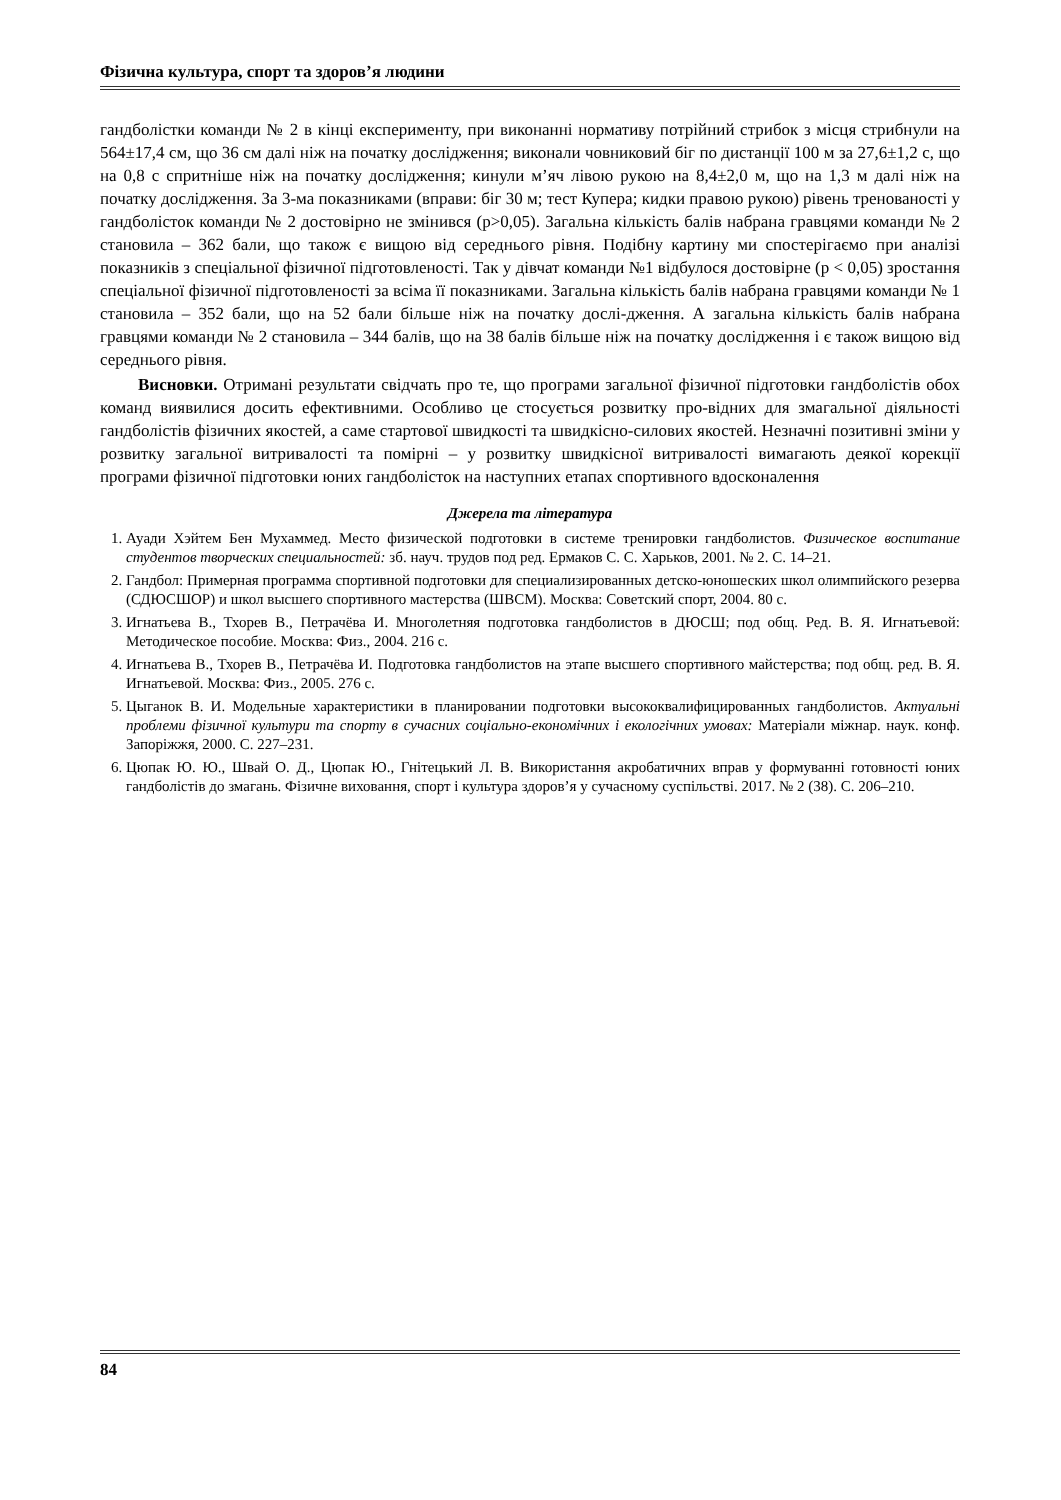Фізична культура, спорт та здоров’я людини
гандболістки команди № 2 в кінці експерименту, при виконанні нормативу потрійний стрибок з місця стрибнули на 564±17,4 см, що 36 см далі ніж на початку дослідження; виконали човниковий біг по дистанції 100 м за 27,6±1,2 с, що на 0,8 с спритніше ніж на початку дослідження; кинули м’яч лівою рукою на 8,4±2,0 м, що на 1,3 м далі ніж на початку дослідження. За 3-ма показниками (вправи: біг 30 м; тест Купера; кидки правою рукою) рівень тренованості у гандболісток команди № 2 достовірно не змінився (p>0,05). Загальна кількість балів набрана гравцями команди № 2 становила – 362 бали, що також є вищою від середнього рівня. Подібну картину ми спостерігаємо при аналізі показників з спеціальної фізичної підготовленості. Так у дівчат команди №1 відбулося достовірне (p < 0,05) зростання спеціальної фізичної підготовленості за всіма її показниками. Загальна кількість балів набрана гравцями команди № 1 становила – 352 бали, що на 52 бали більше ніж на початку дослі-дження. А загальна кількість балів набрана гравцями команди № 2 становила – 344 балів, що на 38 балів більше ніж на початку дослідження і є також вищою від середнього рівня.
Висновки. Отримані результати свідчать про те, що програми загальної фізичної підготовки гандболістів обох команд виявилися досить ефективними. Особливо це стосується розвитку про-відних для змагальної діяльності гандболістів фізичних якостей, а саме стартової швидкості та швидкісно-силових якостей. Незначні позитивні зміни у розвитку загальної витривалості та помірні – у розвитку швидкісної витривалості вимагають деякої корекції програми фізичної підготовки юних гандболісток на наступних етапах спортивного вдосконалення
Джерела та література
1. Ауади Хэйтем Бен Мухаммед. Место физической подготовки в системе тренировки гандболистов. Физическое воспитание студентов творческих специальностей: зб. науч. трудов под ред. Ермаков С. С. Харьков, 2001. № 2. С. 14–21.
2. Гандбол: Примерная программа спортивной подготовки для специализированных детско-юношеских школ олимпийского резерва (СДЮСШОР) и школ высшего спортивного мастерства (ШВСМ). Москва: Советский спорт, 2004. 80 с.
3. Игнатьева В., Тхорев В., Петрачёва И. Многолетняя подготовка гандболистов в ДЮСШ; под общ. Ред. В. Я. Игнатьевой: Методическое пособие. Москва: Физ., 2004. 216 с.
4. Игнатьева В., Тхорев В., Петрачёва И. Подготовка гандболистов на этапе высшего спортивного майстерства; под общ. ред. В. Я. Игнатьевой. Москва: Физ., 2005. 276 с.
5. Цыганок В. И. Модельные характеристики в планировании подготовки высококвалифицированных гандболистов. Актуальні проблеми фізичної культури та спорту в сучасних соціально-економічних і екологічних умовах: Матеріали міжнар. наук. конф. Запоріжжя, 2000. С. 227–231.
6. Цюпак Ю. Ю., Швай О. Д., Цюпак Ю., Гнітецький Л. В. Використання акробатичних вправ у формуванні готовності юних гандболістів до змагань. Фізичне виховання, спорт і культура здоров’я у сучасному суспільстві. 2017. № 2 (38). С. 206–210.
84